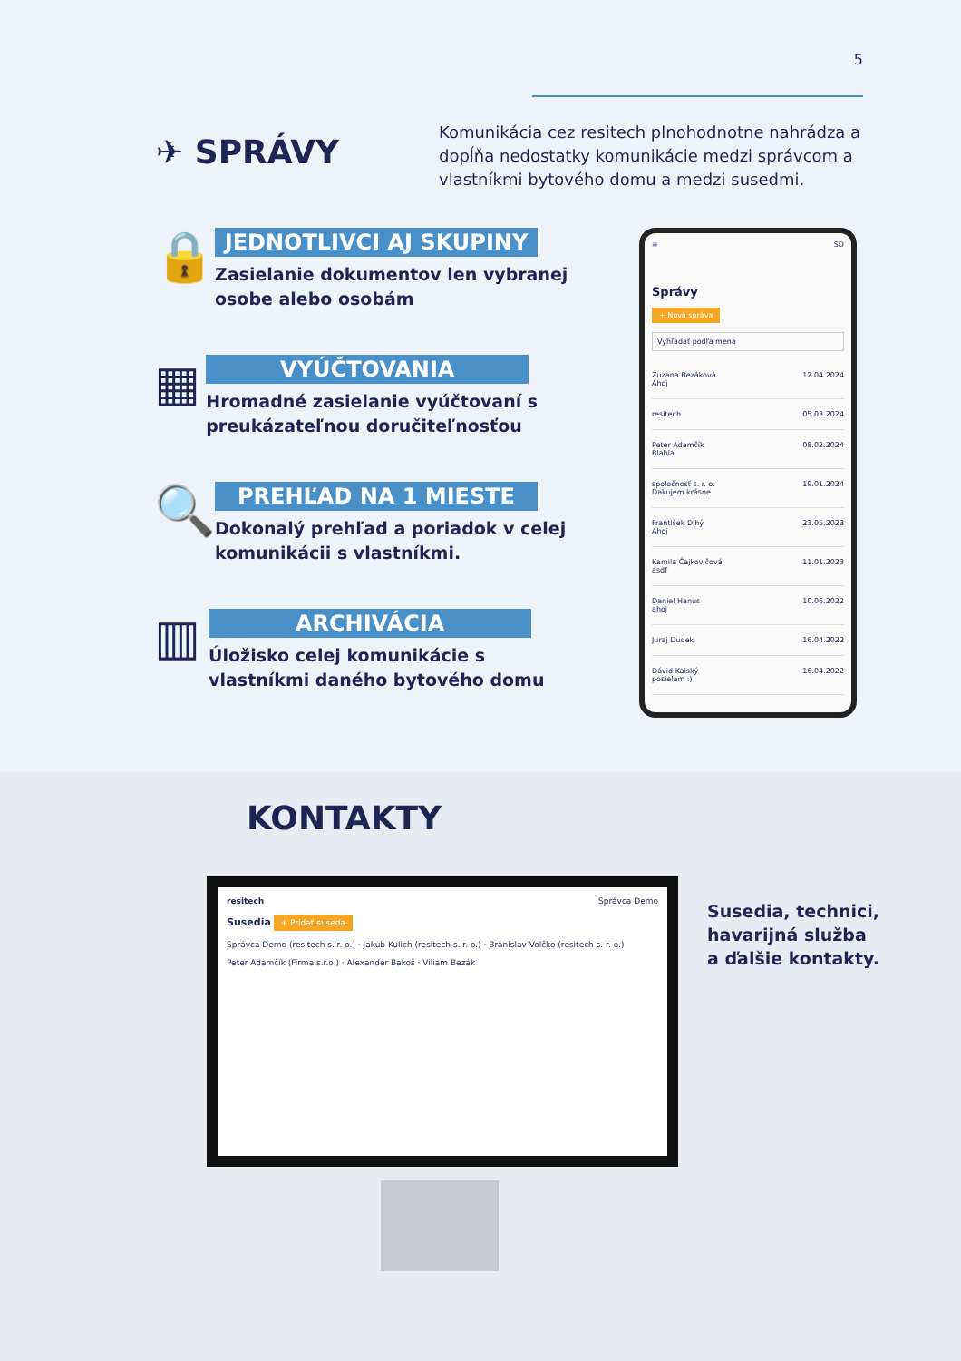5
✈ SPRÁVY
Komunikácia cez resitech plnohodnotne nahrádza a dopĺňa nedostatky komunikácie medzi správcom a vlastníkmi bytového domu a medzi susedmi.
🔒
JEDNOTLIVCI AJ SKUPINY
Zasielanie dokumentov len vybranej osobe alebo osobám
▦
VYÚČTOVANIA
Hromadné zasielanie vyúčtovaní s preukázateľnou doručiteľnosťou
🔍
PREHĽAD NA 1 MIESTE
Dokonalý prehľad a poriadok v celej komunikácii s vlastníkmi.
▥
ARCHIVÁCIA
Úložisko celej komunikácie s vlastníkmi daného bytového domu
≡ SD
Správy
+ Nová správa
Vyhľadať podľa mena
Zuzana Bezáková
Ahoj 12.04.2024
resitech 05.03.2024
Peter Adamčík
Blabla 08.02.2024
spoločnosť s. r. o.
Ďakujem krásne 19.01.2024
František Dlhý
Ahoj 23.05.2023
Kamila Čajkovičová
asdf 11.01.2023
Daniel Hanus
ahoj 10.06.2022
Juraj Dudek 16.04.2022
Dávid Kalský
posielam :) 16.04.2022
KONTAKTY
resitech Správca Demo
Susedia + Pridať suseda
Správca Demo (resitech s. r. o.) · Jakub Kulich (resitech s. r. o.) · Branislav Volčko (resitech s. r. o.)
Peter Adamčík (Firma s.r.o.) · Alexander Bakoš · Viliam Bezák
Susedia, technici,
havarijná služba
a ďalšie kontakty.